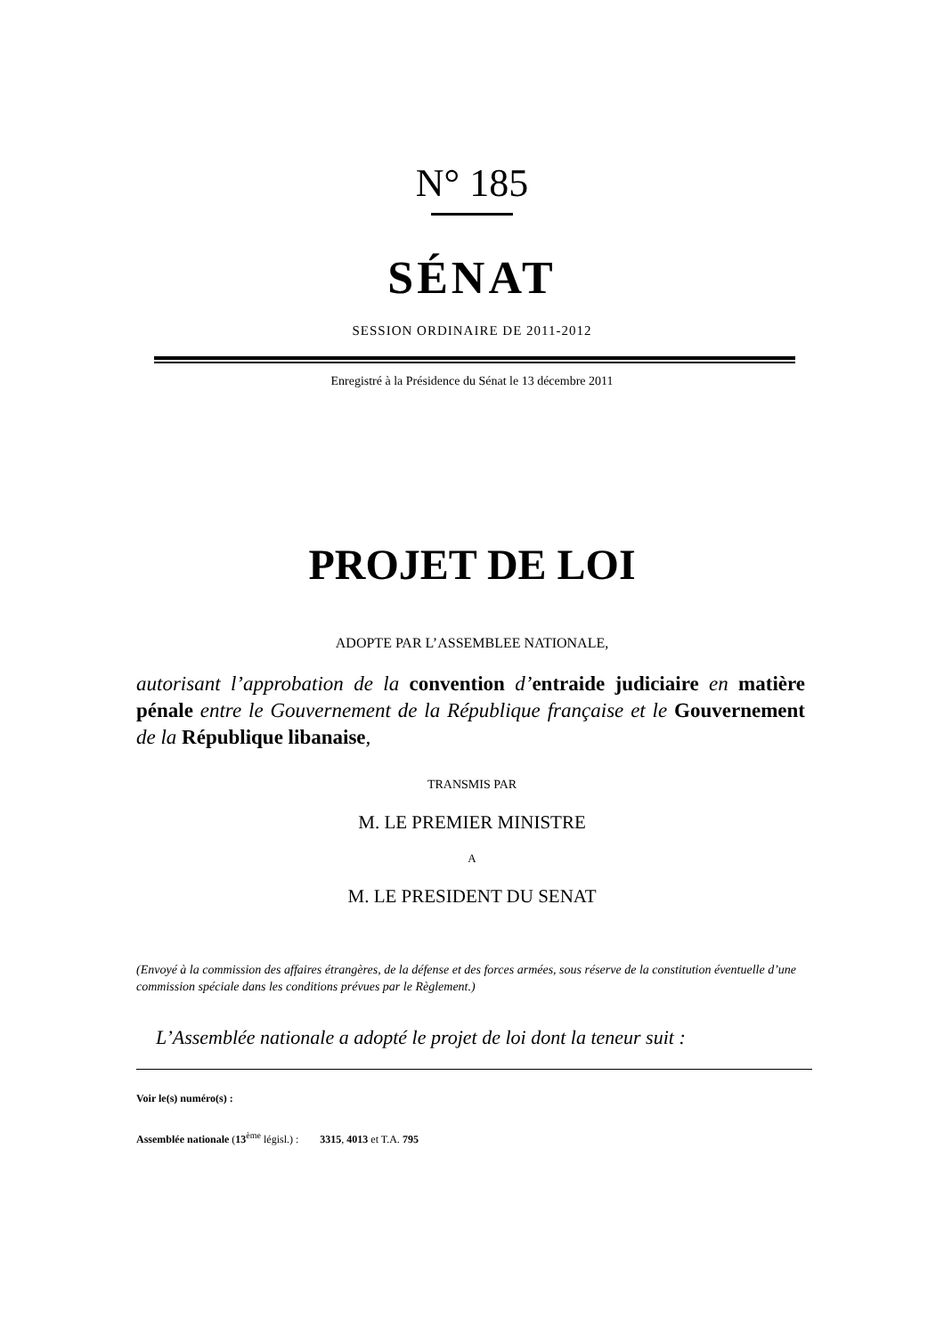N° 185
SÉNAT
SESSION ORDINAIRE DE 2011-2012
Enregistré à la Présidence du Sénat le 13 décembre 2011
PROJET DE LOI
ADOPTE PAR L’ASSEMBLEE NATIONALE,
autorisant l’approbation de la convention d’entraide judiciaire en matière pénale entre le Gouvernement de la République française et le Gouvernement de la République libanaise,
TRANSMIS PAR
M. LE PREMIER MINISTRE
A
M. LE PRESIDENT DU SENAT
(Envoyé à la commission des affaires étrangères, de la défense et des forces armées, sous réserve de la constitution éventuelle d’une commission spéciale dans les conditions prévues par le Règlement.)
L’Assemblée nationale a adopté le projet de loi dont la teneur suit :
Voir le(s) numéro(s) :
Assemblée nationale (13<sup>ème</sup> législ.) : 3315, 4013 et T.A. 795